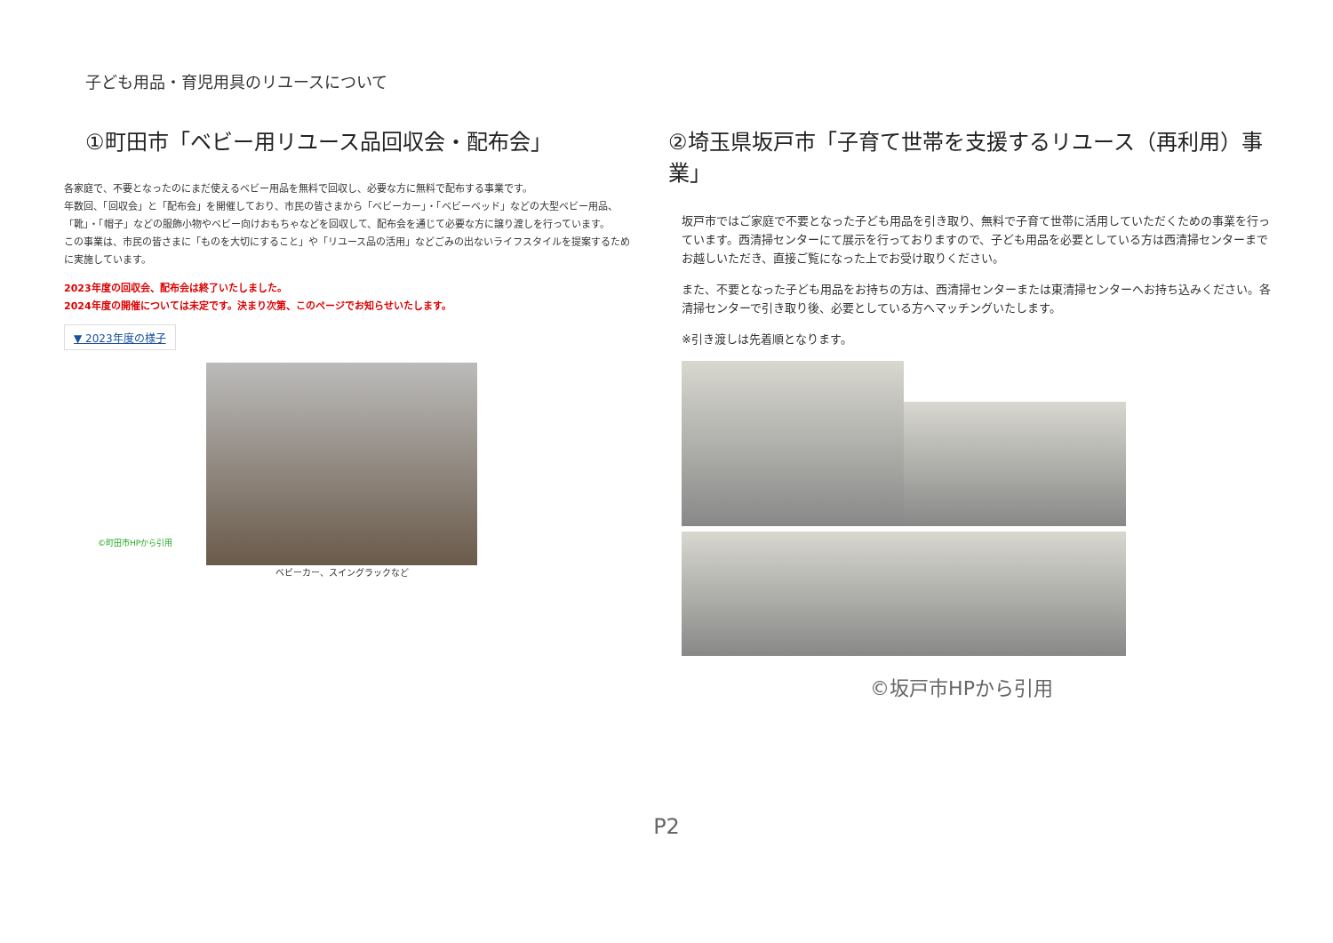子ども用品・育児用具のリユースについて
①町田市「ベビー用リユース品回収会・配布会」
各家庭で、不要となったのにまだ使えるベビー用品を無料で回収し、必要な方に無料で配布する事業です。
年数回、「回収会」と「配布会」を開催しており、市民の皆さまから「ベビーカー」・「ベビーベッド」などの大型ベビー用品、「靴」・「帽子」などの服飾小物やベビー向けおもちゃなどを回収して、配布会を通じて必要な方に譲り渡しを行っています。
この事業は、市民の皆さまに「ものを大切にすること」や「リユース品の活用」などごみの出ないライフスタイルを提案するために実施しています。
2023年度の回収会、配布会は終了いたしました。
2024年度の開催については未定です。決まり次第、このページでお知らせいたします。
▼ 2023年度の様子
©町田市HPから引用
ベビーカー、スイングラックなど
②埼玉県坂戸市「子育て世帯を支援するリユース（再利用）事業」
坂戸市ではご家庭で不要となった子ども用品を引き取り、無料で子育て世帯に活用していただくための事業を行っています。西清掃センターにて展示を行っておりますので、子ども用品を必要としている方は西清掃センターまでお越しいただき、直接ご覧になった上でお受け取りください。
また、不要となった子ども用品をお持ちの方は、西清掃センターまたは東清掃センターへお持ち込みください。各清掃センターで引き取り後、必要としている方へマッチングいたします。
※引き渡しは先着順となります。
©坂戸市HPから引用
P2